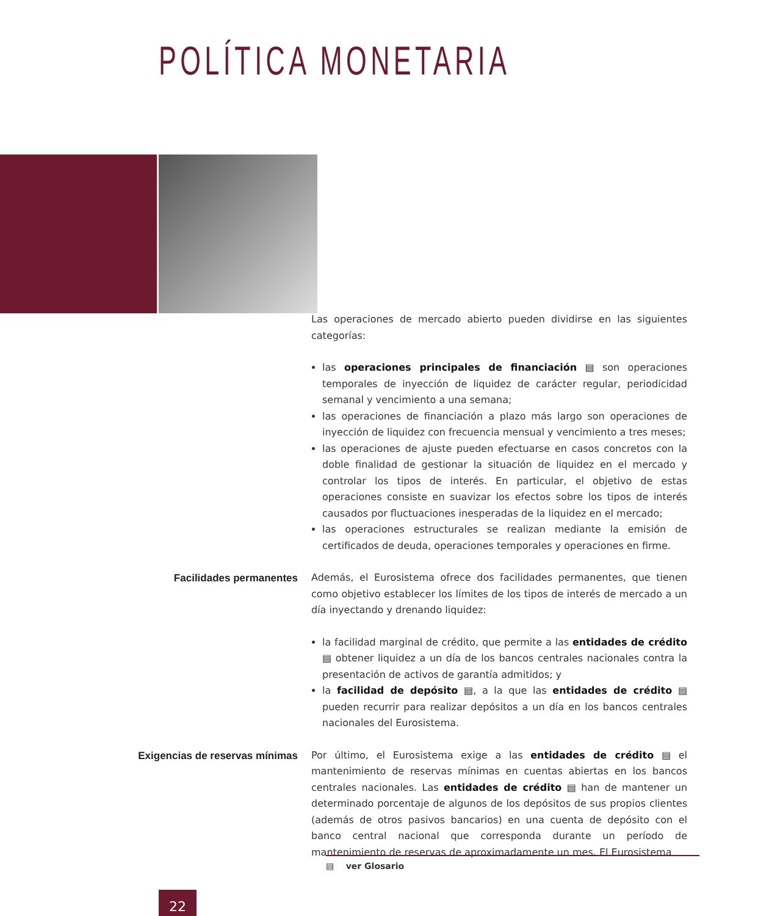POLÍTICA MONETARIA
Las operaciones de mercado abierto pueden dividirse en las siguientes categorías:
las operaciones principales de financiación ▤ son operaciones temporales de inyección de liquidez de carácter regular, periodicidad semanal y vencimiento a una semana;
las operaciones de financiación a plazo más largo son operaciones de inyección de liquidez con frecuencia mensual y vencimiento a tres meses;
las operaciones de ajuste pueden efectuarse en casos concretos con la doble finalidad de gestionar la situación de liquidez en el mercado y controlar los tipos de interés. En particular, el objetivo de estas operaciones consiste en suavizar los efectos sobre los tipos de interés causados por fluctuaciones inesperadas de la liquidez en el mercado;
las operaciones estructurales se realizan mediante la emisión de certificados de deuda, operaciones temporales y operaciones en firme.
Facilidades permanentes
Además, el Eurosistema ofrece dos facilidades permanentes, que tienen como objetivo establecer los límites de los tipos de interés de mercado a un día inyectando y drenando liquidez:
la facilidad marginal de crédito, que permite a las entidades de crédito ▤ obtener liquidez a un día de los bancos centrales nacionales contra la presentación de activos de garantía admitidos; y
la facilidad de depósito ▤, a la que las entidades de crédito ▤ pueden recurrir para realizar depósitos a un día en los bancos centrales nacionales del Eurosistema.
Exigencias de reservas mínimas
Por último, el Eurosistema exige a las entidades de crédito ▤ el mantenimiento de reservas mínimas en cuentas abiertas en los bancos centrales nacionales. Las entidades de crédito ▤ han de mantener un determinado porcentaje de algunos de los depósitos de sus propios clientes (además de otros pasivos bancarios) en una cuenta de depósito con el banco central nacional que corresponda durante un período de mantenimiento de reservas de aproximadamente un mes. El Eurosistema
▤ ver Glosario
22